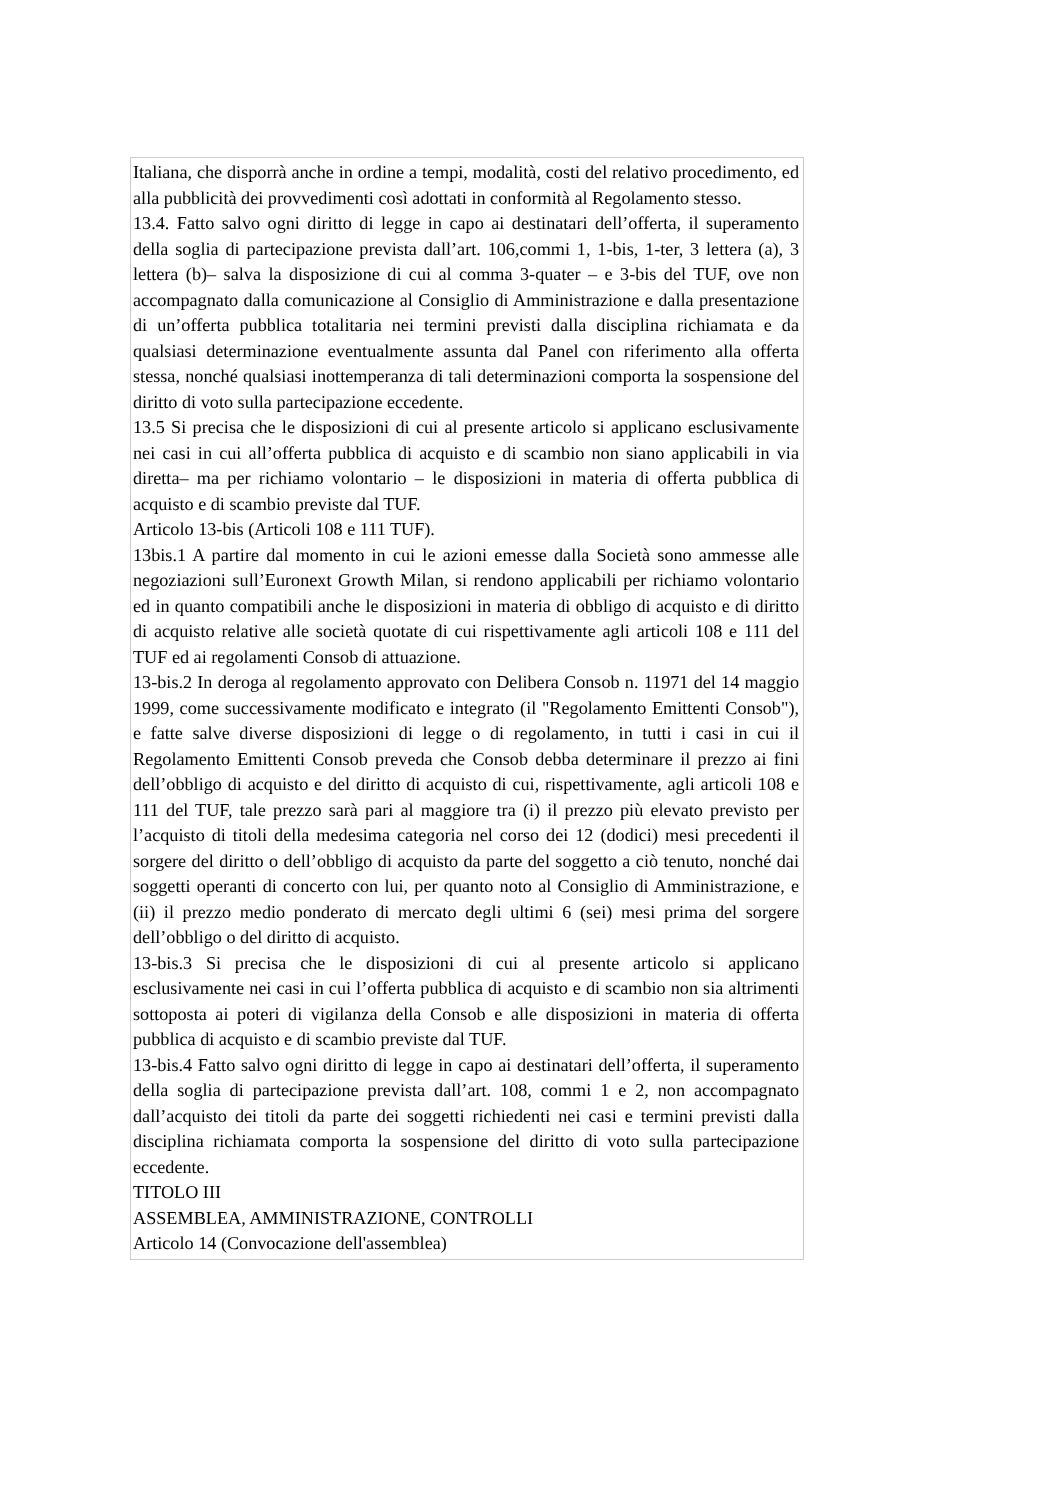Italiana, che disporrà anche in ordine a tempi, modalità, costi del relativo procedimento, ed alla pubblicità dei provvedimenti così adottati in conformità al Regolamento stesso.
13.4. Fatto salvo ogni diritto di legge in capo ai destinatari dell’offerta, il superamento della soglia di partecipazione prevista dall’art. 106,commi 1, 1-bis, 1-ter, 3 lettera (a), 3 lettera (b)– salva la disposizione di cui al comma 3-quater – e 3-bis del TUF, ove non accompagnato dalla comunicazione al Consiglio di Amministrazione e dalla presentazione di un’offerta pubblica totalitaria nei termini previsti dalla disciplina richiamata e da qualsiasi determinazione eventualmente assunta dal Panel con riferimento alla offerta stessa, nonché qualsiasi inottemperanza di tali determinazioni comporta la sospensione del diritto di voto sulla partecipazione eccedente.
13.5 Si precisa che le disposizioni di cui al presente articolo si applicano esclusivamente nei casi in cui all’offerta pubblica di acquisto e di scambio non siano applicabili in via diretta– ma per richiamo volontario – le disposizioni in materia di offerta pubblica di acquisto e di scambio previste dal TUF.
Articolo 13-bis (Articoli 108 e 111 TUF).
13bis.1 A partire dal momento in cui le azioni emesse dalla Società sono ammesse alle negoziazioni sull’Euronext Growth Milan, si rendono applicabili per richiamo volontario ed in quanto compatibili anche le disposizioni in materia di obbligo di acquisto e di diritto di acquisto relative alle società quotate di cui rispettivamente agli articoli 108 e 111 del TUF ed ai regolamenti Consob di attuazione.
13-bis.2 In deroga al regolamento approvato con Delibera Consob n. 11971 del 14 maggio 1999, come successivamente modificato e integrato (il "Regolamento Emittenti Consob"), e fatte salve diverse disposizioni di legge o di regolamento, in tutti i casi in cui il Regolamento Emittenti Consob preveda che Consob debba determinare il prezzo ai fini dell’obbligo di acquisto e del diritto di acquisto di cui, rispettivamente, agli articoli 108 e 111 del TUF, tale prezzo sarà pari al maggiore tra (i) il prezzo più elevato previsto per l’acquisto di titoli della medesima categoria nel corso dei 12 (dodici) mesi precedenti il sorgere del diritto o dell’obbligo di acquisto da parte del soggetto a ciò tenuto, nonché dai soggetti operanti di concerto con lui, per quanto noto al Consiglio di Amministrazione, e (ii) il prezzo medio ponderato di mercato degli ultimi 6 (sei) mesi prima del sorgere dell’obbligo o del diritto di acquisto.
13-bis.3 Si precisa che le disposizioni di cui al presente articolo si applicano esclusivamente nei casi in cui l’offerta pubblica di acquisto e di scambio non sia altrimenti sottoposta ai poteri di vigilanza della Consob e alle disposizioni in materia di offerta pubblica di acquisto e di scambio previste dal TUF.
13-bis.4 Fatto salvo ogni diritto di legge in capo ai destinatari dell’offerta, il superamento della soglia di partecipazione prevista dall’art. 108, commi 1 e 2, non accompagnato dall’acquisto dei titoli da parte dei soggetti richiedenti nei casi e termini previsti dalla disciplina richiamata comporta la sospensione del diritto di voto sulla partecipazione eccedente.
TITOLO III
ASSEMBLEA, AMMINISTRAZIONE, CONTROLLI
Articolo 14 (Convocazione dell'assemblea)